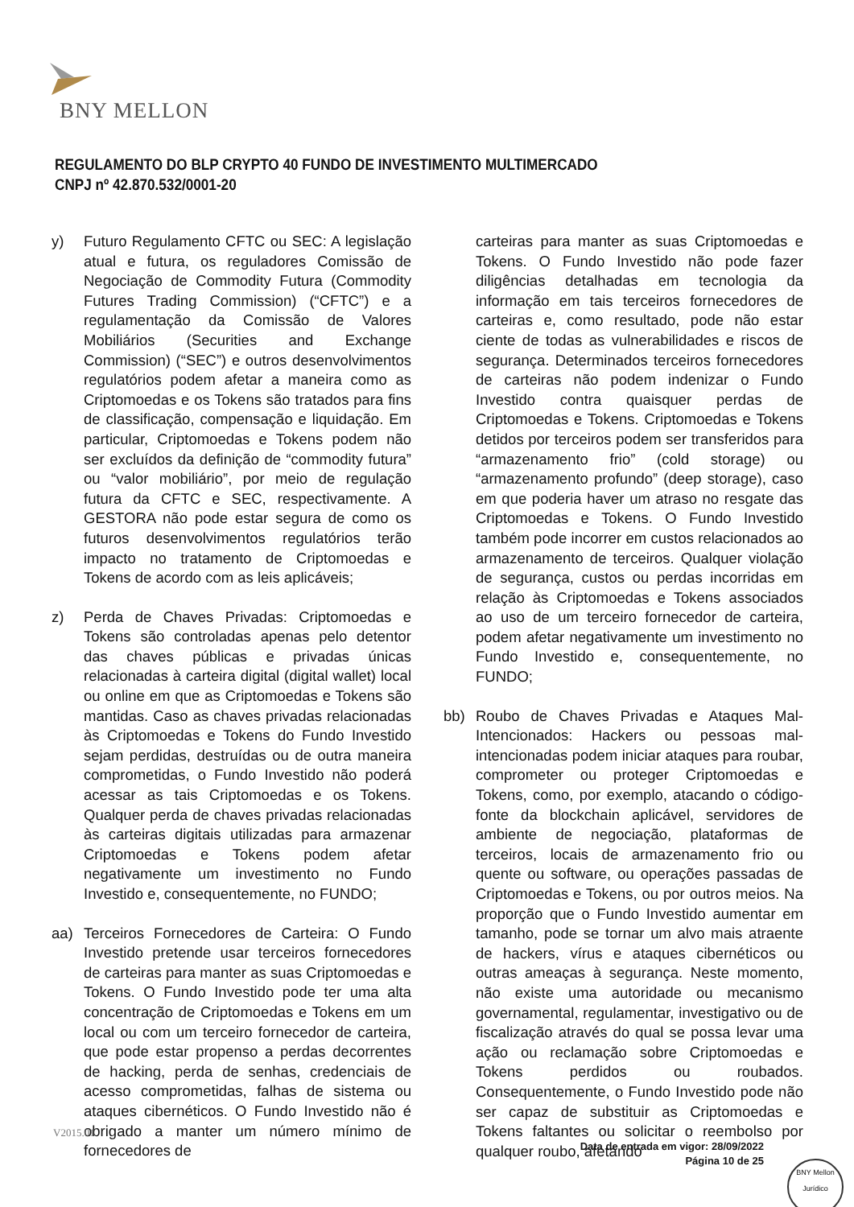BNY MELLON
REGULAMENTO DO BLP CRYPTO 40 FUNDO DE INVESTIMENTO MULTIMERCADO
CNPJ nº 42.870.532/0001-20
y) Futuro Regulamento CFTC ou SEC: A legislação atual e futura, os reguladores Comissão de Negociação de Commodity Futura (Commodity Futures Trading Commission) (“CFTC”) e a regulamentação da Comissão de Valores Mobiliários (Securities and Exchange Commission) (“SEC”) e outros desenvolvimentos regulatórios podem afetar a maneira como as Criptomoedas e os Tokens são tratados para fins de classificação, compensação e liquidação. Em particular, Criptomoedas e Tokens podem não ser excluídos da definição de “commodity futura” ou “valor mobiliário”, por meio de regulação futura da CFTC e SEC, respectivamente. A GESTORA não pode estar segura de como os futuros desenvolvimentos regulatórios terão impacto no tratamento de Criptomoedas e Tokens de acordo com as leis aplicáveis;
z) Perda de Chaves Privadas: Criptomoedas e Tokens são controladas apenas pelo detentor das chaves públicas e privadas únicas relacionadas à carteira digital (digital wallet) local ou online em que as Criptomoedas e Tokens são mantidas. Caso as chaves privadas relacionadas às Criptomoedas e Tokens do Fundo Investido sejam perdidas, destruídas ou de outra maneira comprometidas, o Fundo Investido não poderá acessar as tais Criptomoedas e os Tokens. Qualquer perda de chaves privadas relacionadas às carteiras digitais utilizadas para armazenar Criptomoedas e Tokens podem afetar negativamente um investimento no Fundo Investido e, consequentemente, no FUNDO;
aa) Terceiros Fornecedores de Carteira: O Fundo Investido pretende usar terceiros fornecedores de carteiras para manter as suas Criptomoedas e Tokens. O Fundo Investido pode ter uma alta concentração de Criptomoedas e Tokens em um local ou com um terceiro fornecedor de carteira, que pode estar propenso a perdas decorrentes de hacking, perda de senhas, credenciais de acesso comprometidas, falhas de sistema ou ataques cibernéticos. O Fundo Investido não é obrigado a manter um número mínimo de fornecedores de
carteiras para manter as suas Criptomoedas e Tokens. O Fundo Investido não pode fazer diligências detalhadas em tecnologia da informação em tais terceiros fornecedores de carteiras e, como resultado, pode não estar ciente de todas as vulnerabilidades e riscos de segurança. Determinados terceiros fornecedores de carteiras não podem indenizar o Fundo Investido contra quaisquer perdas de Criptomoedas e Tokens. Criptomoedas e Tokens detidos por terceiros podem ser transferidos para “armazenamento frio” (cold storage) ou “armazenamento profundo” (deep storage), caso em que poderia haver um atraso no resgate das Criptomoedas e Tokens. O Fundo Investido também pode incorrer em custos relacionados ao armazenamento de terceiros. Qualquer violação de segurança, custos ou perdas incorridas em relação às Criptomoedas e Tokens associados ao uso de um terceiro fornecedor de carteira, podem afetar negativamente um investimento no Fundo Investido e, consequentemente, no FUNDO;
bb) Roubo de Chaves Privadas e Ataques Mal-Intencionados: Hackers ou pessoas mal-intencionadas podem iniciar ataques para roubar, comprometer ou proteger Criptomoedas e Tokens, como, por exemplo, atacando o código-fonte da blockchain aplicável, servidores de ambiente de negociação, plataformas de terceiros, locais de armazenamento frio ou quente ou software, ou operações passadas de Criptomoedas e Tokens, ou por outros meios. Na proporção que o Fundo Investido aumentar em tamanho, pode se tornar um alvo mais atraente de hackers, vírus e ataques cibernéticos ou outras ameaças à segurança. Neste momento, não existe uma autoridade ou mecanismo governamental, regulamentar, investigativo ou de fiscalização através do qual se possa levar uma ação ou reclamação sobre Criptomoedas e Tokens perdidos ou roubados. Consequentemente, o Fundo Investido pode não ser capaz de substituir as Criptomoedas e Tokens faltantes ou solicitar o reembolso por qualquer roubo, afetando
V2015.01
Data de entrada em vigor: 28/09/2022
Página 10 de 25
BNY Mellon
Jurídico